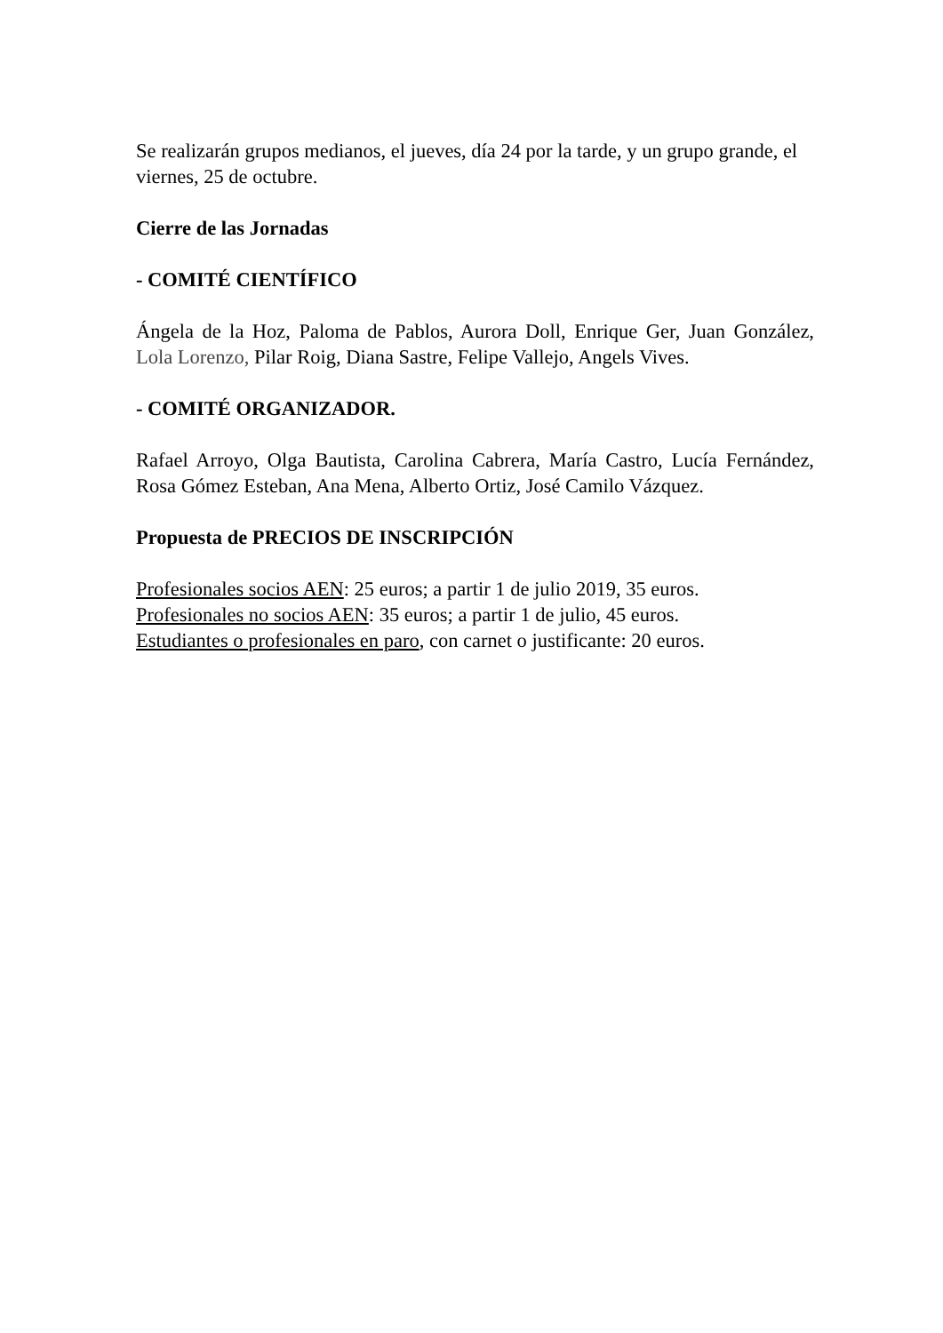Se realizarán grupos medianos, el jueves, día 24 por la tarde, y un grupo grande, el viernes, 25 de octubre.
Cierre de las Jornadas
- COMITÉ CIENTÍFICO
Ángela de la Hoz, Paloma de Pablos, Aurora Doll, Enrique Ger, Juan González, Lola Lorenzo, Pilar Roig, Diana Sastre, Felipe Vallejo, Angels Vives.
- COMITÉ ORGANIZADOR.
Rafael Arroyo, Olga Bautista, Carolina Cabrera, María Castro, Lucía Fernández, Rosa Gómez Esteban, Ana Mena, Alberto Ortiz, José Camilo Vázquez.
Propuesta de PRECIOS DE INSCRIPCIÓN
Profesionales socios AEN: 25 euros; a partir 1 de julio 2019, 35 euros.
Profesionales no socios AEN: 35 euros; a partir 1 de julio, 45 euros.
Estudiantes o profesionales en paro, con carnet o justificante: 20 euros.